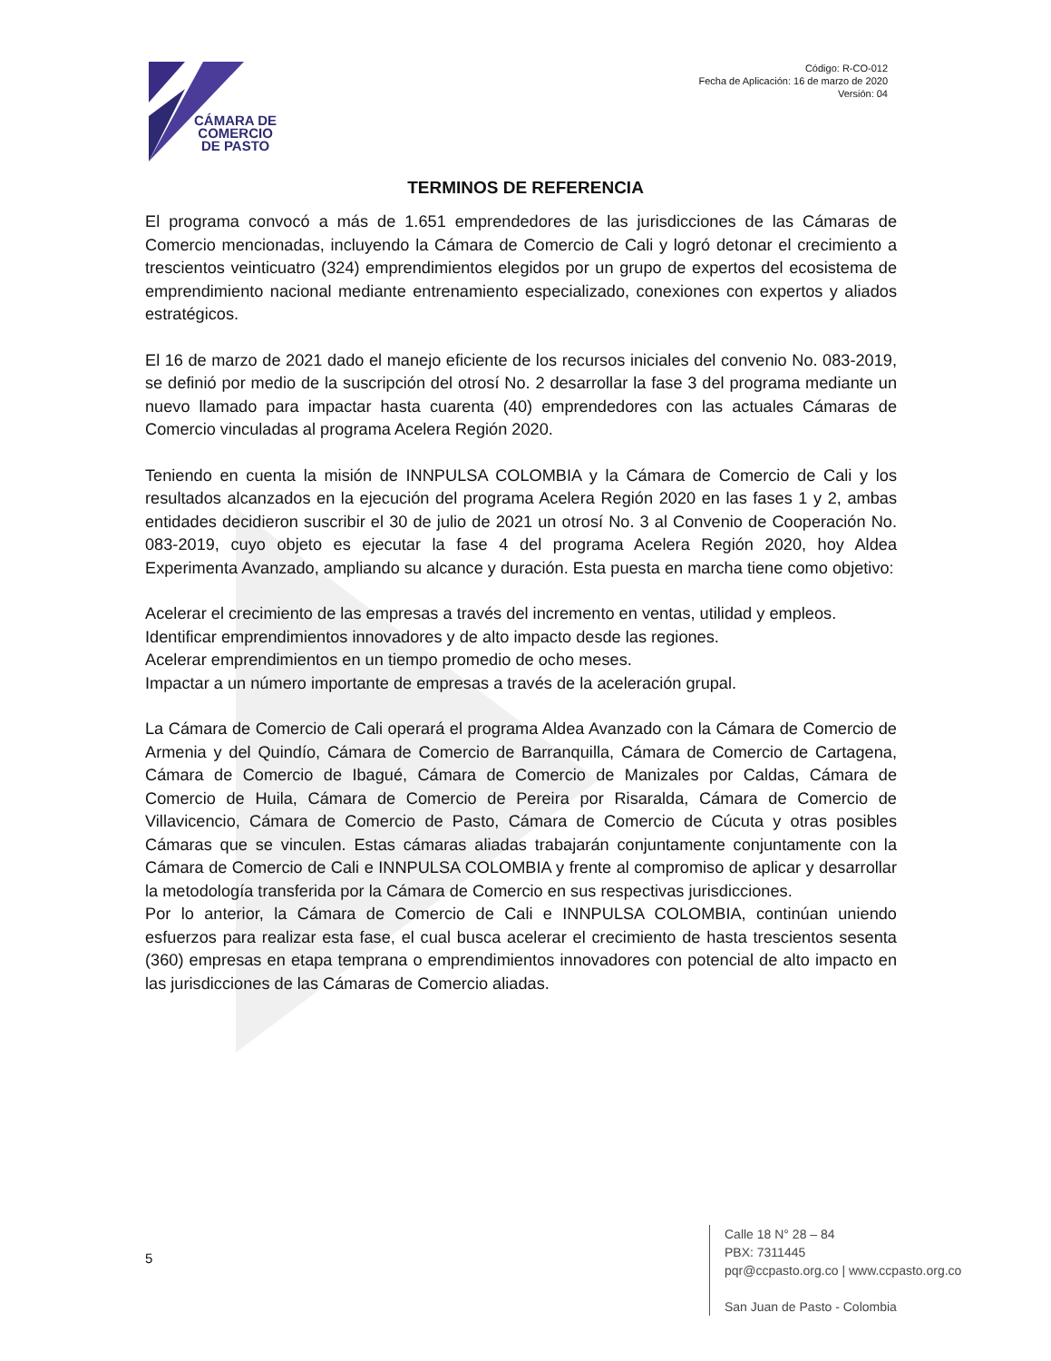CÁMARA DE
COMERCIO
DE PASTO
Código: R-CO-012
Fecha de Aplicación: 16 de marzo de 2020
Versión: 04
TERMINOS DE REFERENCIA
El programa convocó a más de 1.651 emprendedores de las jurisdicciones de las Cámaras de Comercio mencionadas, incluyendo la Cámara de Comercio de Cali y logró detonar el crecimiento a trescientos veinticuatro (324) emprendimientos elegidos por un grupo de expertos del ecosistema de emprendimiento nacional mediante entrenamiento especializado, conexiones con expertos y aliados estratégicos.
El 16 de marzo de 2021 dado el manejo eficiente de los recursos iniciales del convenio No. 083-2019, se definió por medio de la suscripción del otrosí No. 2 desarrollar la fase 3 del programa mediante un nuevo llamado para impactar hasta cuarenta (40) emprendedores con las actuales Cámaras de Comercio vinculadas al programa Acelera Región 2020.
Teniendo en cuenta la misión de INNPULSA COLOMBIA y la Cámara de Comercio de Cali y los resultados alcanzados en la ejecución del programa Acelera Región 2020 en las fases 1 y 2, ambas entidades decidieron suscribir el 30 de julio de 2021 un otrosí No. 3 al Convenio de Cooperación No. 083-2019, cuyo objeto es ejecutar la fase 4 del programa Acelera Región 2020, hoy Aldea Experimenta Avanzado, ampliando su alcance y duración. Esta puesta en marcha tiene como objetivo:
Acelerar el crecimiento de las empresas a través del incremento en ventas, utilidad y empleos.
Identificar emprendimientos innovadores y de alto impacto desde las regiones.
Acelerar emprendimientos en un tiempo promedio de ocho meses.
Impactar a un número importante de empresas a través de la aceleración grupal.
La Cámara de Comercio de Cali operará el programa Aldea Avanzado con la Cámara de Comercio de Armenia y del Quindío, Cámara de Comercio de Barranquilla, Cámara de Comercio de Cartagena, Cámara de Comercio de Ibagué, Cámara de Comercio de Manizales por Caldas, Cámara de Comercio de Huila, Cámara de Comercio de Pereira por Risaralda, Cámara de Comercio de Villavicencio, Cámara de Comercio de Pasto, Cámara de Comercio de Cúcuta y otras posibles Cámaras que se vinculen. Estas cámaras aliadas trabajarán conjuntamente conjuntamente con la Cámara de Comercio de Cali e INNPULSA COLOMBIA y frente al compromiso de aplicar y desarrollar la metodología transferida por la Cámara de Comercio en sus respectivas jurisdicciones.
Por lo anterior, la Cámara de Comercio de Cali e INNPULSA COLOMBIA, continúan uniendo esfuerzos para realizar esta fase, el cual busca acelerar el crecimiento de hasta trescientos sesenta (360) empresas en etapa temprana o emprendimientos innovadores con potencial de alto impacto en las jurisdicciones de las Cámaras de Comercio aliadas.
5
Calle 18 N° 28 – 84
PBX: 7311445
pqr@ccpasto.org.co | www.ccpasto.org.co
San Juan de Pasto - Colombia